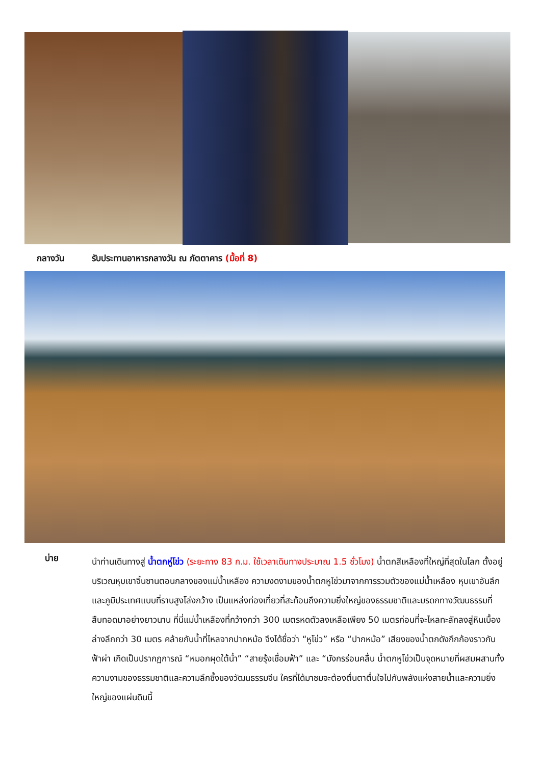กลางวัน รับประทานอาหารกลางวัน ณ ภัตตาคาร (มื้อที่ 8)
บ่าย
นำท่านเดินทางสู่ น้ำตกหู่โข่ว (ระยะทาง 83 ก.ม. ใช้เวลาเดินทางประมาณ 1.5 ชั่วโมง) น้ำตกสีเหลืองที่ใหญ่ที่สุดในโลก ตั้งอยู่บริเวณหุบเขาจิ้นซานตอนกลางของแม่น้ำเหลือง ความงดงามของน้ำตกหูโข่วมาจากการรวมตัวของแม่น้ำเหลือง หุบเขาอันลึก และภูมิประเทศแบบที่ราบสูงโล่งกว้าง เป็นแหล่งท่องเที่ยวที่สะท้อนถึงความยิ่งใหญ่ของธรรมชาติและมรดกทางวัฒนธรรมที่สืบทอดมาอย่างยาวนาน ที่นี่แม่น้ำเหลืองที่กว้างกว่า 300 เมตรหดตัวลงเหลือเพียง 50 เมตรก่อนที่จะไหลทะลักลงสู่หินเบื้องล่างลึกกว่า 30 เมตร คล้ายกับน้ำที่ไหลจากปากหม้อ จึงได้ชื่อว่า “หูโข่ว” หรือ “ปากหม้อ” เสียงของน้ำตกดังกึกก้องราวกับฟ้าผ่า เกิดเป็นปรากฏการณ์ “หมอกผุดใต้น้ำ” “สายรุ้งเชื่อมฟ้า” และ “มังกรร่อนคลื่น น้ำตกหูโข่วเป็นจุดหมายที่ผสมผสานทั้งความงามของธรรมชาติและความลึกซึ้งของวัฒนธรรมจีน ใครที่ได้มาชมจะต้องตื่นตาตื่นใจไปกับพลังแห่งสายน้ำและความยิ่งใหญ่ของแผ่นดินนี้